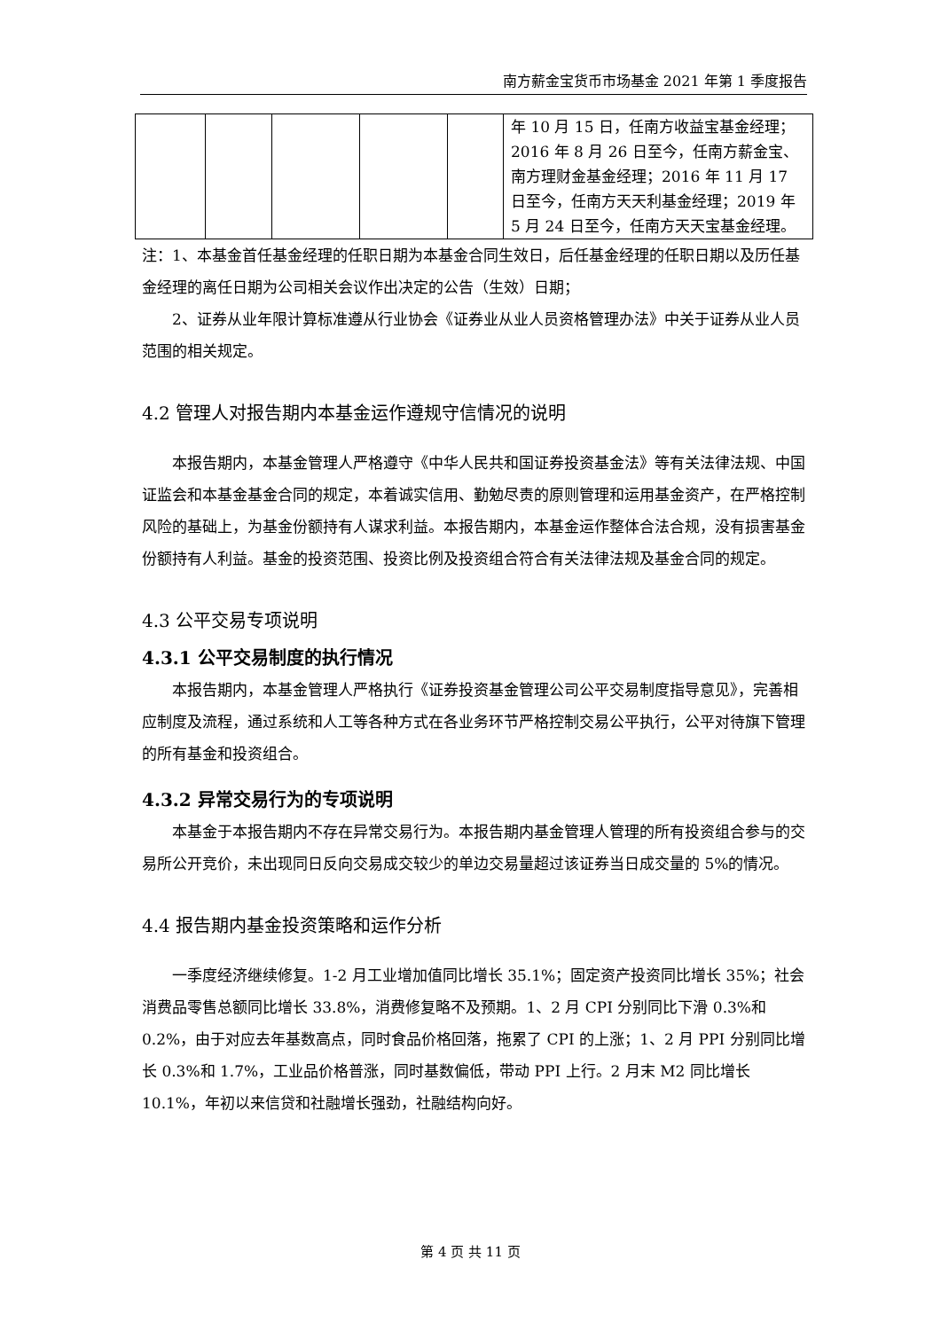南方薪金宝货币市场基金 2021 年第 1 季度报告
| | | | | | 年 10 月 15 日，任南方收益宝基金经理；2016 年 8 月 26 日至今，任南方薪金宝、南方理财金基金经理；2016 年 11 月 17 日至今，任南方天天利基金经理；2019 年 5 月 24 日至今，任南方天天宝基金经理。 |
注：1、本基金首任基金经理的任职日期为本基金合同生效日，后任基金经理的任职日期以及历任基金经理的离任日期为公司相关会议作出决定的公告（生效）日期；
2、证券从业年限计算标准遵从行业协会《证券业从业人员资格管理办法》中关于证券从业人员范围的相关规定。
4.2 管理人对报告期内本基金运作遵规守信情况的说明
本报告期内，本基金管理人严格遵守《中华人民共和国证券投资基金法》等有关法律法规、中国证监会和本基金基金合同的规定，本着诚实信用、勤勉尽责的原则管理和运用基金资产，在严格控制风险的基础上，为基金份额持有人谋求利益。本报告期内，本基金运作整体合法合规，没有损害基金份额持有人利益。基金的投资范围、投资比例及投资组合符合有关法律法规及基金合同的规定。
4.3 公平交易专项说明
4.3.1 公平交易制度的执行情况
本报告期内，本基金管理人严格执行《证券投资基金管理公司公平交易制度指导意见》，完善相应制度及流程，通过系统和人工等各种方式在各业务环节严格控制交易公平执行，公平对待旗下管理的所有基金和投资组合。
4.3.2 异常交易行为的专项说明
本基金于本报告期内不存在异常交易行为。本报告期内基金管理人管理的所有投资组合参与的交易所公开竞价，未出现同日反向交易成交较少的单边交易量超过该证券当日成交量的 5%的情况。
4.4 报告期内基金投资策略和运作分析
一季度经济继续修复。1-2 月工业增加值同比增长 35.1%；固定资产投资同比增长 35%；社会消费品零售总额同比增长 33.8%，消费修复略不及预期。1、2 月 CPI 分别同比下滑 0.3%和 0.2%，由于对应去年基数高点，同时食品价格回落，拖累了 CPI 的上涨；1、2 月 PPI 分别同比增长 0.3%和 1.7%，工业品价格普涨，同时基数偏低，带动 PPI 上行。2 月末 M2 同比增长 10.1%，年初以来信贷和社融增长强劲，社融结构向好。
第 4 页 共 11 页